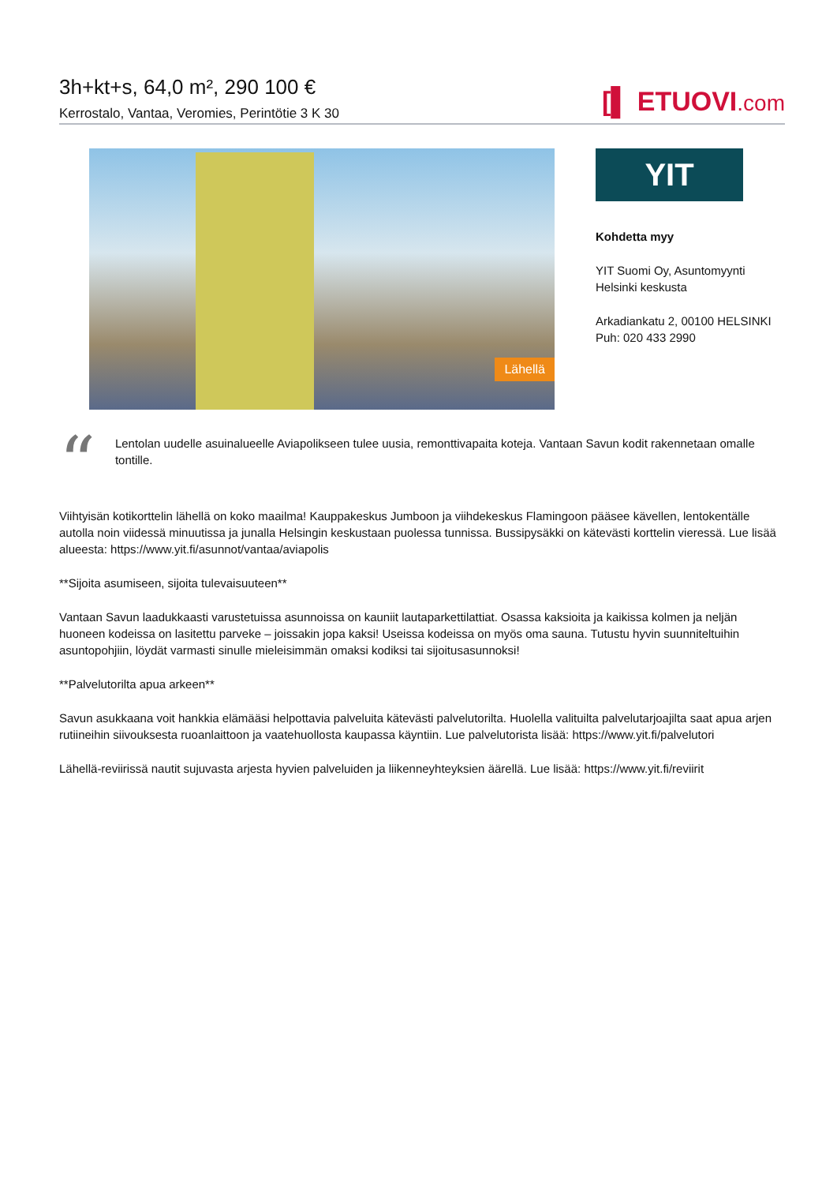3h+kt+s, 64,0 m², 290 100 €
Kerrostalo, Vantaa, Veromies, Perintötie 3 K 30
[▌ ETUOVI.com
Lähellä
YIT
Kohdetta myy
YIT Suomi Oy, Asuntomyynti
Helsinki keskusta
Arkadiankatu 2, 00100 HELSINKI
Puh: 020 433 2990
“
Lentolan uudelle asuinalueelle Aviapolikseen tulee uusia, remonttivapaita koteja. Vantaan Savun kodit rakennetaan omalle tontille.
Viihtyisän kotikorttelin lähellä on koko maailma! Kauppakeskus Jumboon ja viihdekeskus Flamingoon pääsee kävellen, lentokentälle autolla noin viidessä minuutissa ja junalla Helsingin keskustaan puolessa tunnissa. Bussipysäkki on kätevästi korttelin vieressä. Lue lisää alueesta: https://www.yit.fi/asunnot/vantaa/aviapolis
**Sijoita asumiseen, sijoita tulevaisuuteen**
Vantaan Savun laadukkaasti varustetuissa asunnoissa on kauniit lautaparkettilattiat. Osassa kaksioita ja kaikissa kolmen ja neljän huoneen kodeissa on lasitettu parveke – joissakin jopa kaksi! Useissa kodeissa on myös oma sauna. Tutustu hyvin suunniteltuihin asuntopohjiin, löydät varmasti sinulle mieleisimmän omaksi kodiksi tai sijoitusasunnoksi!
**Palvelutorilta apua arkeen**
Savun asukkaana voit hankkia elämääsi helpottavia palveluita kätevästi palvelutorilta. Huolella valituilta palvelutarjoajilta saat apua arjen rutiineihin siivouksesta ruoanlaittoon ja vaatehuollosta kaupassa käyntiin. Lue palvelutorista lisää: https://www.yit.fi/palvelutori
Lähellä-reviirissä nautit sujuvasta arjesta hyvien palveluiden ja liikenneyhteyksien äärellä. Lue lisää: https://www.yit.fi/reviirit